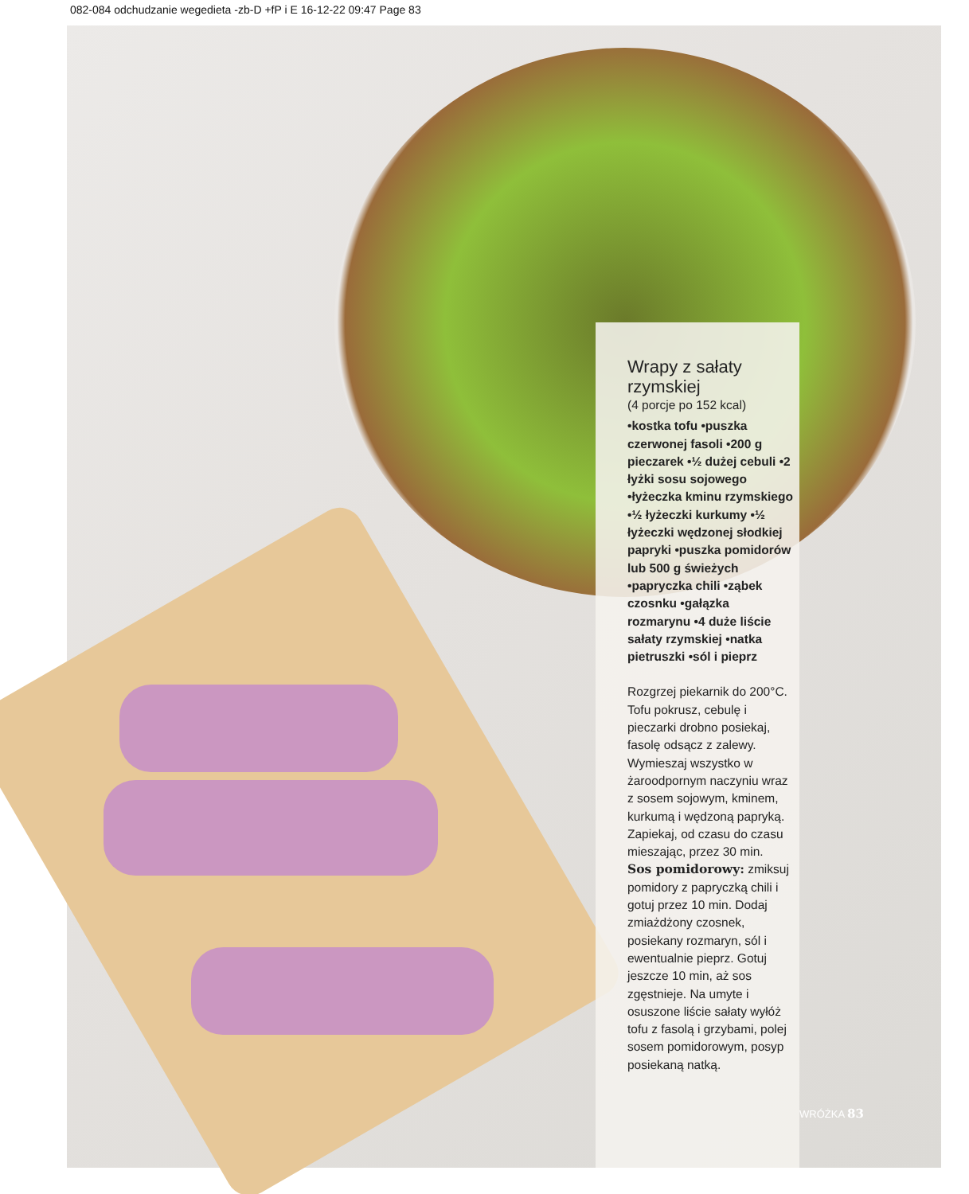082-084 odchudzanie wegedieta -zb-D +fP i E 16-12-22 09:47 Page 83
Wrapy z sałaty rzymskiej
(4 porcje po 152 kcal)
•kostka tofu •puszka czerwonej fasoli •200 g pieczarek •½ dużej cebuli •2 łyżki sosu sojowego •łyżeczka kminu rzymskiego •½ łyżeczki kurkumy •½ łyżeczki wędzonej słodkiej papryki •puszka pomidorów lub 500 g świeżych •papryczka chili •ząbek czosnku •gałązka rozmarynu •4 duże liście sałaty rzymskiej •natka pietruszki •sól i pieprz
Rozgrzej piekarnik do 200°C. Tofu pokrusz, cebulę i pieczarki drobno posiekaj, fasolę odsącz z zalewy. Wymieszaj wszystko w żaroodpornym naczyniu wraz z sosem sojowym, kminem, kurkumą i wędzoną papryką. Zapiekaj, od czasu do czasu mieszając, przez 30 min.
Sos pomidorowy: zmiksuj pomidory z papryczką chili i gotuj przez 10 min. Dodaj zmiażdżony czosnek, posiekany rozmaryn, sól i ewentualnie pieprz. Gotuj jeszcze 10 min, aż sos zgęstnieje. Na umyte i osuszone liście sałaty wyłóż tofu z fasolą i grzybami, polej sosem pomidorowym, posyp posiekaną natką.
WRÓŻKA 83